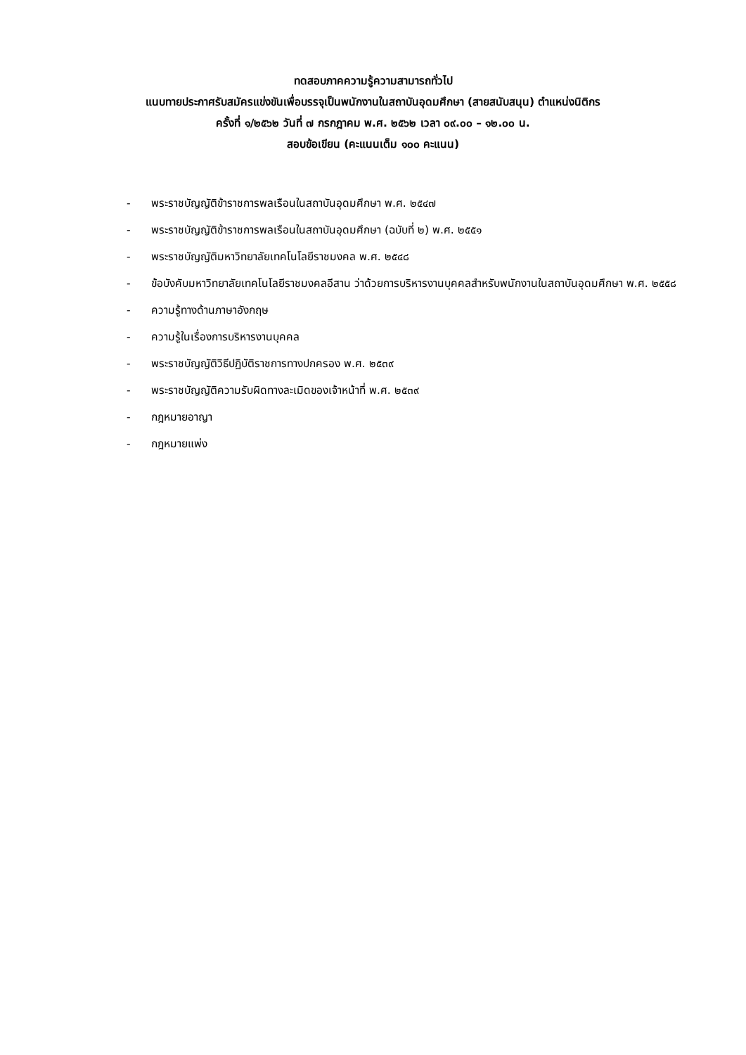ทดสอบภาคความรู้ความสามารถทั่วไป
แนบทายประกาศรับสมัครแข่งขันเพื่อบรรจุเป็นพนักงานในสถาบันอุดมศึกษา (สายสนับสนุน) ตำแหน่งนิติกร
ครั้งที่ ๑/๒๕๖๒ วันที่ ๗ กรกฎาคม พ.ศ. ๒๕๖๒ เวลา ๐๙.๐๐ – ๑๒.๐๐ น.
สอบข้อเขียน (คะแนนเต็ม ๑๐๐ คะแนน)
- พระราชบัญญัติข้าราชการพลเรือนในสถาบันอุดมศึกษา พ.ศ. ๒๕๔๗
- พระราชบัญญัติข้าราชการพลเรือนในสถาบันอุดมศึกษา (ฉบับที่ ๒) พ.ศ. ๒๕๕๑
- พระราชบัญญัติมหาวิทยาลัยเทคโนโลยีราชมงคล พ.ศ. ๒๕๔๘
- ข้อบังคับมหาวิทยาลัยเทคโนโลยีราชมงคลอีสาน ว่าด้วยการบริหารงานบุคคลสำหรับพนักงานในสถาบันอุดมศึกษา พ.ศ. ๒๕๕๘
- ความรู้ทางด้านภาษาอังกฤษ
- ความรู้ในเรื่องการบริหารงานบุคคล
- พระราชบัญญัติวิธีปฏิบัติราชการทางปกครอง พ.ศ. ๒๕๓๙
- พระราชบัญญัติความรับผิดทางละเมิดของเจ้าหน้าที่ พ.ศ. ๒๕๓๙
- กฎหมายอาญา
- กฎหมายแพ่ง